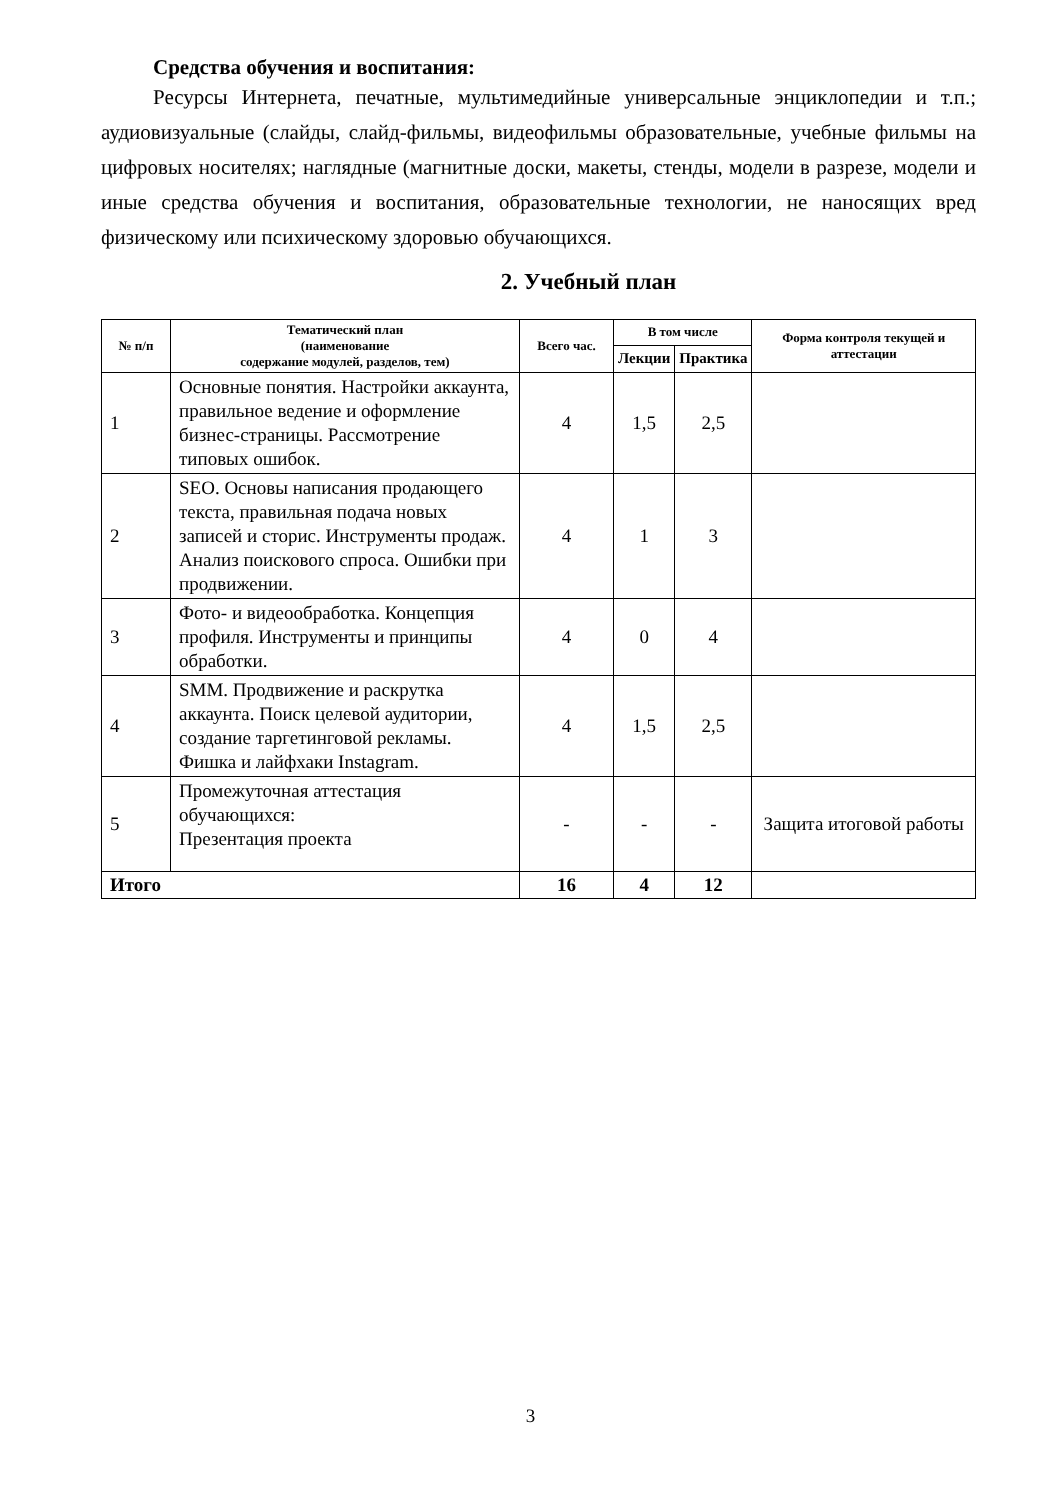Средства обучения и воспитания:
Ресурсы Интернета, печатные, мультимедийные универсальные энциклопедии и т.п.; аудиовизуальные (слайды, слайд-фильмы, видеофильмы образовательные, учебные фильмы на цифровых носителях; наглядные (магнитные доски, макеты, стенды, модели в разрезе, модели и иные средства обучения и воспитания, образовательные технологии, не наносящих вред физическому или психическому здоровью обучающихся.
2. Учебный план
| № п/п | Тематический план (наименование содержание модулей, разделов, тем) | Всего час. | В том числе | | Форма контроля текущей и аттестации |
| --- | --- | --- | --- | --- | --- |
| | | | Лекции | Практика | |
| 1 | Основные понятия. Настройки аккаунта, правильное ведение и оформление бизнес-страницы. Рассмотрение типовых ошибок. | 4 | 1,5 | 2,5 | |
| 2 | SEO. Основы написания продающего текста, правильная подача новых записей и сторис. Инструменты продаж. Анализ поискового спроса. Ошибки при продвижении. | 4 | 1 | 3 | |
| 3 | Фото- и видеообработка. Концепция профиля. Инструменты и принципы обработки. | 4 | 0 | 4 | |
| 4 | SMM. Продвижение и раскрутка аккаунта. Поиск целевой аудитории, создание таргетинговой рекламы. Фишка и лайфхаки Instagram. | 4 | 1,5 | 2,5 | |
| 5 | Промежуточная аттестация обучающихся: Презентация проекта | - | - | - | Защита итоговой работы |
| Итого | | 16 | 4 | 12 | |
3